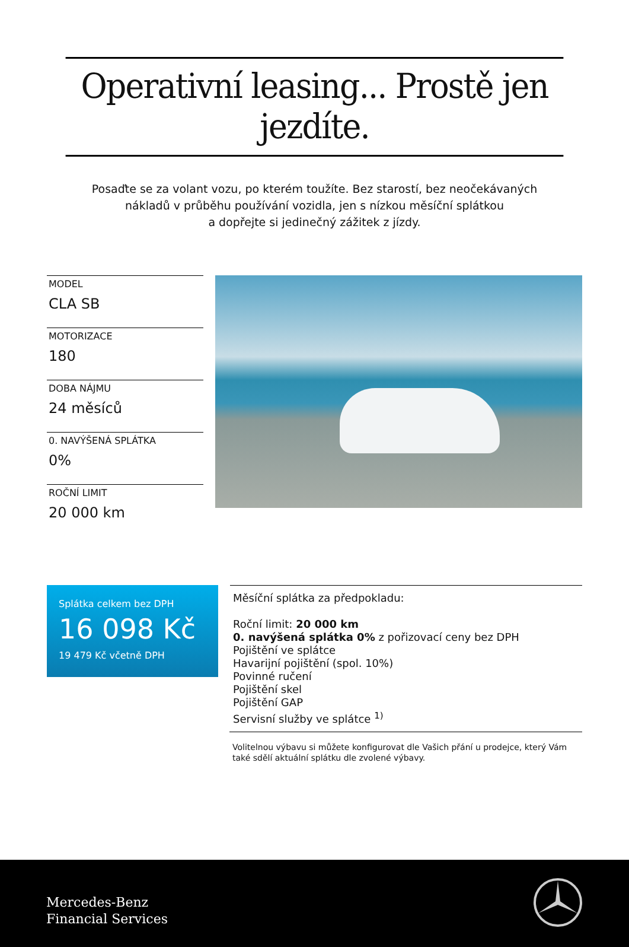Operativní leasing... Prostě jen jezdíte.
Posaďte se za volant vozu, po kterém toužíte. Bez starostí, bez neočekávaných
nákladů v průběhu používání vozidla, jen s nízkou měsíční splátkou
a dopřejte si jedinečný zážitek z jízdy.
MODEL
CLA SB
MOTORIZACE
180
DOBA NÁJMU
24 měsíců
0. NAVÝŠENÁ SPLÁTKA
0%
ROČNÍ LIMIT
20 000 km
Splátka celkem bez DPH
16 098 Kč
19 479 Kč včetně DPH
Měsíční splátka za předpokladu:
Roční limit: 20 000 km
0. navýšená splátka 0% z pořizovací ceny bez DPH
Pojištění ve splátce
Havarijní pojištění (spol. 10%)
Povinné ručení
Pojištění skel
Pojištění GAP
Servisní služby ve splátce <sup>1)</sup>
Volitelnou výbavu si můžete konfigurovat dle Vašich přání u prodejce, který Vám také sdělí aktuální splátku dle zvolené výbavy.
Mercedes-Benz
Financial Services